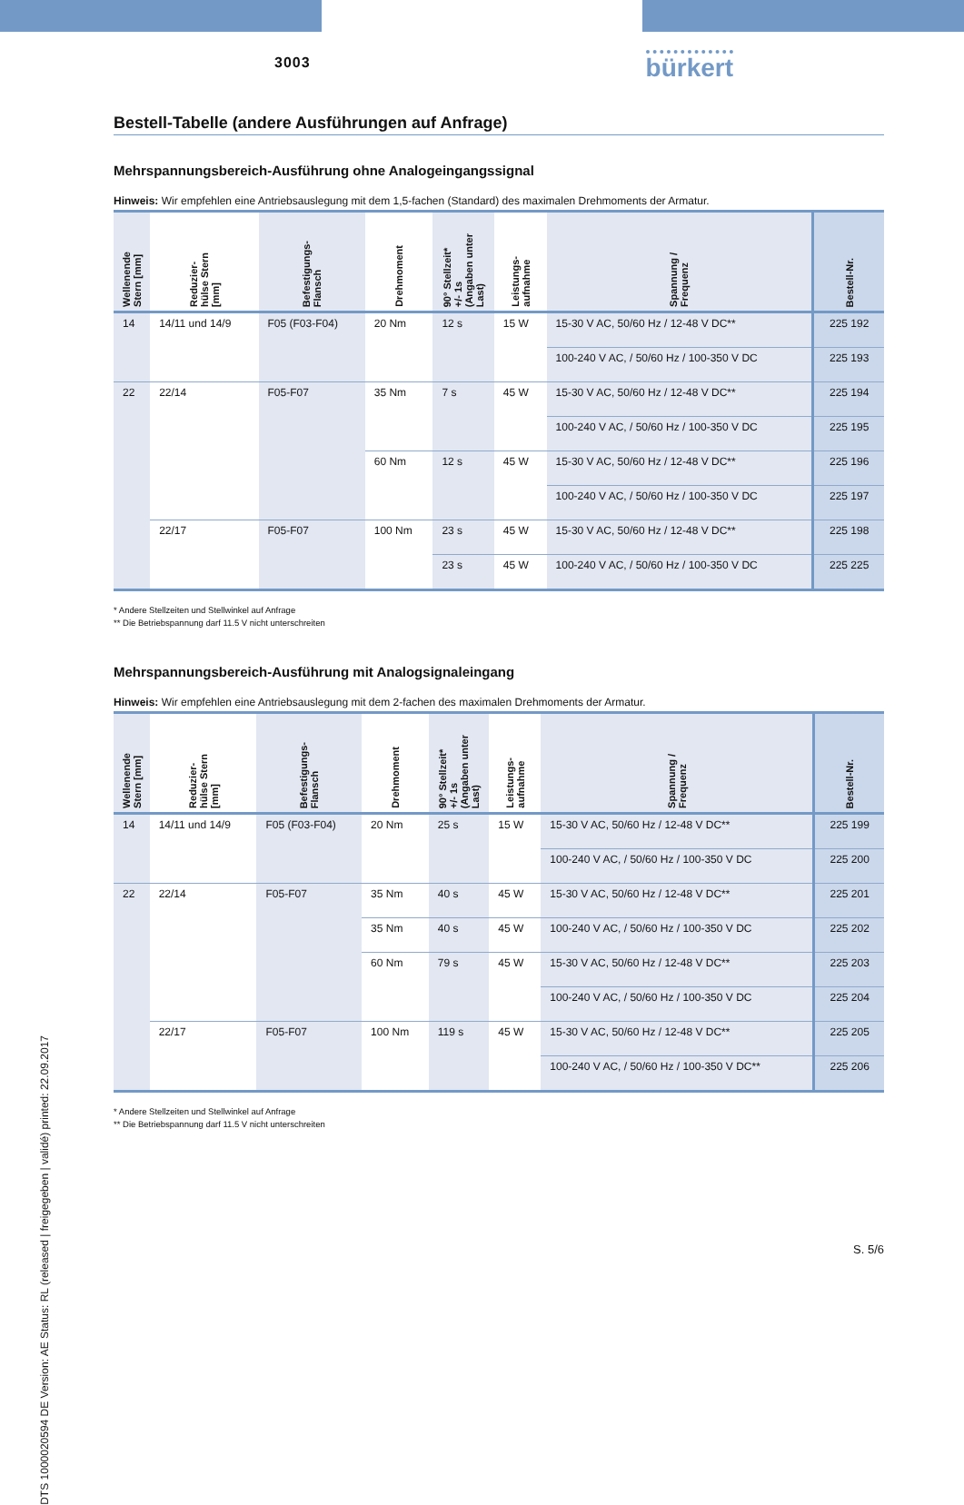DTS 1000020594 DE Version: AE Status: RL (released | freigegeben | validé) printed: 22.09.2017
3003 bürkert
Bestell-Tabelle (andere Ausführungen auf Anfrage)
Mehrspannungsbereich-Ausführung ohne Analogeingangssignal
Hinweis: Wir empfehlen eine Antriebsauslegung mit dem 1,5-fachen (Standard) des maximalen Drehmoments der Armatur.
| Wellenende Stern [mm] | Reduzier- hülse Stern [mm] | Befestigungs- Flansch | Drehmoment | 90° Stellzeit* +/- 1s (Angaben unter Last) | Leistungs- aufnahme | Spannung / Frequenz | Bestell-Nr. |
| --- | --- | --- | --- | --- | --- | --- | --- |
| 14 | 14/11 und 14/9 | F05 (F03-F04) | 20 Nm | 12 s | 15 W | 15-30 V AC, 50/60 Hz / 12-48 V DC** | 225 192 |
| | | | | | | 100-240 V AC, / 50/60 Hz / 100-350 V DC | 225 193 |
| 22 | 22/14 | F05-F07 | 35 Nm | 7 s | 45 W | 15-30 V AC, 50/60 Hz / 12-48 V DC** | 225 194 |
| | | | | | | 100-240 V AC, / 50/60 Hz / 100-350 V DC | 225 195 |
| | | | 60 Nm | 12 s | 45 W | 15-30 V AC, 50/60 Hz / 12-48 V DC** | 225 196 |
| | | | | | | 100-240 V AC, / 50/60 Hz / 100-350 V DC | 225 197 |
| | 22/17 | F05-F07 | 100 Nm | 23 s | 45 W | 15-30 V AC, 50/60 Hz / 12-48 V DC** | 225 198 |
| | | | | 23 s | 45 W | 100-240 V AC, / 50/60 Hz / 100-350 V DC | 225 225 |
* Andere Stellzeiten und Stellwinkel auf Anfrage
** Die Betriebspannung darf 11.5 V nicht unterschreiten
Mehrspannungsbereich-Ausführung mit Analogsignaleingang
Hinweis: Wir empfehlen eine Antriebsauslegung mit dem 2-fachen des maximalen Drehmoments der Armatur.
| Wellenende Stern [mm] | Reduzier- hülse Stern [mm] | Befestigungs- Flansch | Drehmoment | 90° Stellzeit* +/- 1s (Angaben unter Last) | Leistungs- aufnahme | Spannung / Frequenz | Bestell-Nr. |
| --- | --- | --- | --- | --- | --- | --- | --- |
| 14 | 14/11 und 14/9 | F05 (F03-F04) | 20 Nm | 25 s | 15 W | 15-30 V AC, 50/60 Hz / 12-48 V DC** | 225 199 |
| | | | | | | 100-240 V AC, / 50/60 Hz / 100-350 V DC | 225 200 |
| 22 | 22/14 | F05-F07 | 35 Nm | 40 s | 45 W | 15-30 V AC, 50/60 Hz / 12-48 V DC** | 225 201 |
| | | | 35 Nm | 40 s | 45 W | 100-240 V AC, / 50/60 Hz / 100-350 V DC | 225 202 |
| | | | 60 Nm | 79 s | 45 W | 15-30 V AC, 50/60 Hz / 12-48 V DC** | 225 203 |
| | | | | | | 100-240 V AC, / 50/60 Hz / 100-350 V DC | 225 204 |
| | 22/17 | F05-F07 | 100 Nm | 119 s | 45 W | 15-30 V AC, 50/60 Hz / 12-48 V DC** | 225 205 |
| | | | | | | 100-240 V AC, / 50/60 Hz / 100-350 V DC** | 225 206 |
* Andere Stellzeiten und Stellwinkel auf Anfrage
** Die Betriebspannung darf 11.5 V nicht unterschreiten
S. 5/6